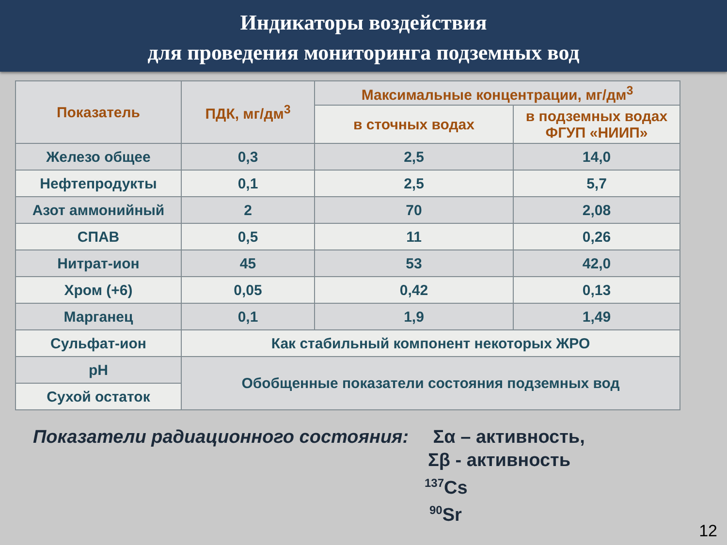Индикаторы воздействия
для проведения мониторинга подземных вод
| Показатель | ПДК, мг/дм<sup>3</sup> | Максимальные концентрации, мг/дм<sup>3</sup> | |
| --- | --- | --- | --- |
| | | в сточных водах | в подземных водах ФГУП «НИИП» |
| Железо общее | 0,3 | 2,5 | 14,0 |
| Нефтепродукты | 0,1 | 2,5 | 5,7 |
| Азот аммонийный | 2 | 70 | 2,08 |
| СПАВ | 0,5 | 11 | 0,26 |
| Нитрат-ион | 45 | 53 | 42,0 |
| Хром (+6) | 0,05 | 0,42 | 0,13 |
| Марганец | 0,1 | 1,9 | 1,49 |
| Сульфат-ион | Как стабильный компонент некоторых ЖРО | | |
| pH | Обобщенные показатели состояния подземных вод | | |
| Сухой остаток | | | |
Показатели радиационного состояния: Σα – активность,
Σβ - активность
<sup>137</sup>Cs
<sup>90</sup>Sr
12